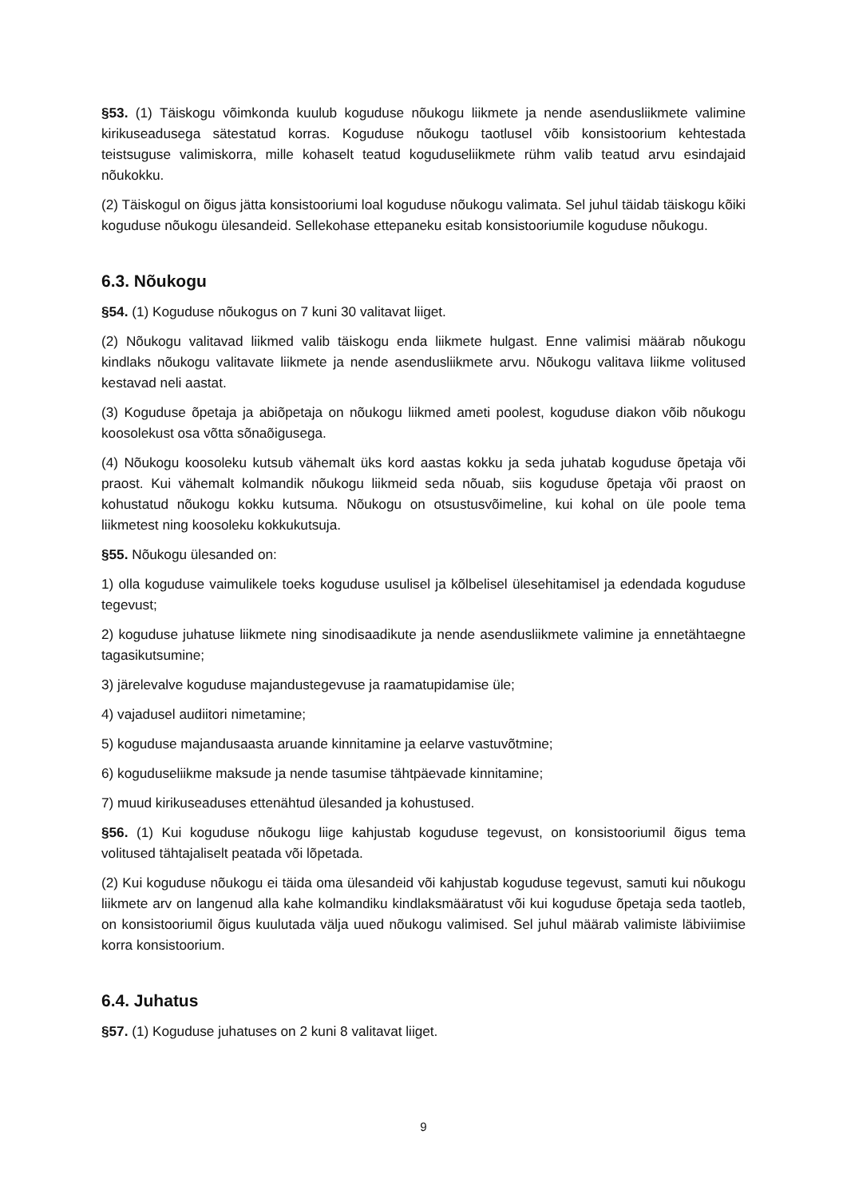§53. (1) Täiskogu võimkonda kuulub koguduse nõukogu liikmete ja nende asendusliikmete valimine kirikuseadusega sätestatud korras. Koguduse nõukogu taotlusel võib konsistoorium kehtestada teistsuguse valimiskorra, mille kohaselt teatud koguduseliikmete rühm valib teatud arvu esindajaid nõukokku.
(2) Täiskogul on õigus jätta konsistooriumi loal koguduse nõukogu valimata. Sel juhul täidab täiskogu kõiki koguduse nõukogu ülesandeid. Sellekohase ettepaneku esitab konsistooriumile koguduse nõukogu.
6.3. Nõukogu
§54. (1) Koguduse nõukogus on 7 kuni 30 valitavat liiget.
(2) Nõukogu valitavad liikmed valib täiskogu enda liikmete hulgast. Enne valimisi määrab nõukogu kindlaks nõukogu valitavate liikmete ja nende asendusliikmete arvu. Nõukogu valitava liikme volitused kestavad neli aastat.
(3) Koguduse õpetaja ja abiõpetaja on nõukogu liikmed ameti poolest, koguduse diakon võib nõukogu koosolekust osa võtta sõnaõigusega.
(4) Nõukogu koosoleku kutsub vähemalt üks kord aastas kokku ja seda juhatab koguduse õpetaja või praost. Kui vähemalt kolmandik nõukogu liikmeid seda nõuab, siis koguduse õpetaja või praost on kohustatud nõukogu kokku kutsuma. Nõukogu on otsustusvõimeline, kui kohal on üle poole tema liikmetest ning koosoleku kokkukutsuja.
§55. Nõukogu ülesanded on:
1) olla koguduse vaimulikele toeks koguduse usulisel ja kõlbelisel ülesehitamisel ja edendada koguduse tegevust;
2) koguduse juhatuse liikmete ning sinodisaadikute ja nende asendusliikmete valimine ja ennetähtaegne tagasikutsumine;
3) järelevalve koguduse majandustegevuse ja raamatupidamise üle;
4) vajadusel audiitori nimetamine;
5) koguduse majandusaasta aruande kinnitamine ja eelarve vastuvõtmine;
6) koguduseliikme maksude ja nende tasumise tähtpäevade kinnitamine;
7) muud kirikuseaduses ettenähtud ülesanded ja kohustused.
§56. (1) Kui koguduse nõukogu liige kahjustab koguduse tegevust, on konsistooriumil õigus tema volitused tähtajaliselt peatada või lõpetada.
(2) Kui koguduse nõukogu ei täida oma ülesandeid või kahjustab koguduse tegevust, samuti kui nõukogu liikmete arv on langenud alla kahe kolmandiku kindlaksmääratust või kui koguduse õpetaja seda taotleb, on konsistooriumil õigus kuulutada välja uued nõukogu valimised. Sel juhul määrab valimiste läbiviimise korra konsistoorium.
6.4. Juhatus
§57. (1) Koguduse juhatuses on 2 kuni 8 valitavat liiget.
9